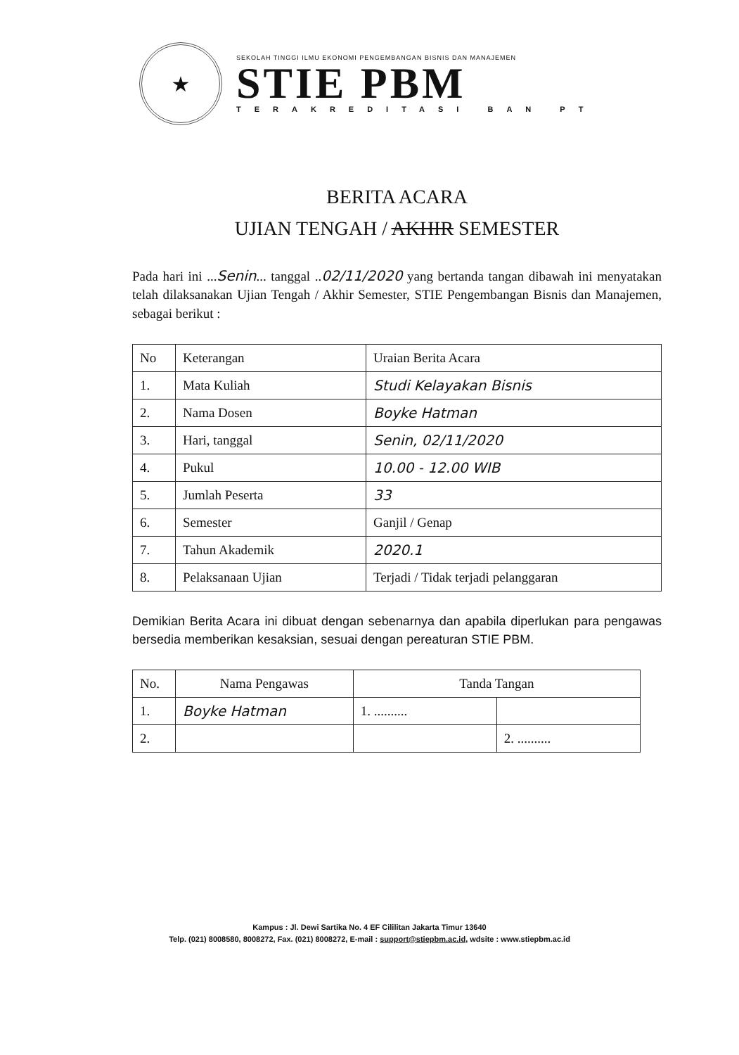★
SEKOLAH TINGGI ILMU EKONOMI PENGEMBANGAN BISNIS DAN MANAJEMEN
STIE PBM
TERAKREDITASI BAN PT
BERITA ACARA
UJIAN TENGAH / AKHIR SEMESTER
Pada hari ini ...Senin... tanggal ..02/11/2020 yang bertanda tangan dibawah ini menyatakan telah dilaksanakan Ujian Tengah / Akhir Semester, STIE Pengembangan Bisnis dan Manajemen, sebagai berikut :
| No | Keterangan | Uraian Berita Acara |
| --- | --- | --- |
| 1. | Mata Kuliah | Studi Kelayakan Bisnis |
| 2. | Nama Dosen | Boyke Hatman |
| 3. | Hari, tanggal | Senin, 02/11/2020 |
| 4. | Pukul | 10.00 - 12.00 WIB |
| 5. | Jumlah Peserta | 33 |
| 6. | Semester | Ganjil / Genap |
| 7. | Tahun Akademik | 2020.1 |
| 8. | Pelaksanaan Ujian | Terjadi / Tidak terjadi pelanggaran |
Demikian Berita Acara ini dibuat dengan sebenarnya dan apabila diperlukan para pengawas bersedia memberikan kesaksian, sesuai dengan pereaturan STIE PBM.
| No. | Nama Pengawas | Tanda Tangan | |
| --- | --- | --- | --- |
| 1. | Boyke Hatman | 1. .......... | |
| 2. | | | 2. .......... |
Kampus : Jl. Dewi Sartika No. 4 EF Cililitan Jakarta Timur 13640
Telp. (021) 8008580, 8008272, Fax. (021) 8008272, E-mail : support@stiepbm.ac.id, wdsite : www.stiepbm.ac.id